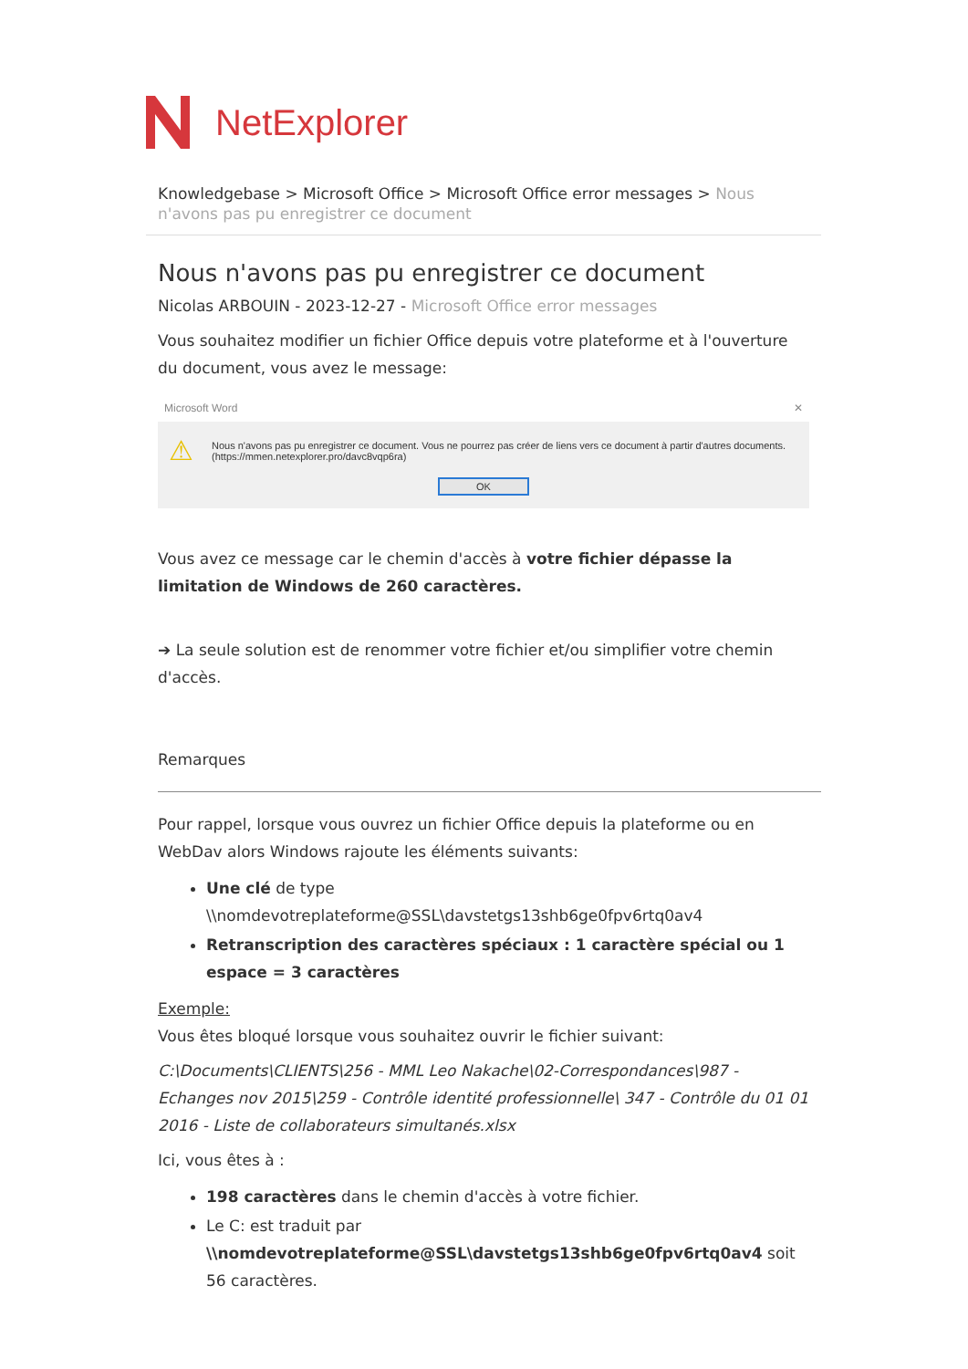NetExplorer
Knowledgebase > Microsoft Office > Microsoft Office error messages > Nous n'avons pas pu enregistrer ce document
Nous n'avons pas pu enregistrer ce document
Nicolas ARBOUIN - 2023-12-27 - Microsoft Office error messages
Vous souhaitez modifier un fichier Office depuis votre plateforme et à l'ouverture du document, vous avez le message:
Microsoft Word ✕
⚠
Nous n'avons pas pu enregistrer ce document. Vous ne pourrez pas créer de liens vers ce document à partir d'autres documents.
(https://mmen.netexplorer.pro/davc8vqp6ra)
OK
Vous avez ce message car le chemin d'accès à votre fichier dépasse la limitation de Windows de 260 caractères.
➔ La seule solution est de renommer votre fichier et/ou simplifier votre chemin d'accès.
Remarques
Pour rappel, lorsque vous ouvrez un fichier Office depuis la plateforme ou en WebDav alors Windows rajoute les éléments suivants:
Une clé de type \\nomdevotreplateforme@SSL\davstetgs13shb6ge0fpv6rtq0av4
Retranscription des caractères spéciaux : 1 caractère spécial ou 1 espace = 3 caractères
Exemple:
Vous êtes bloqué lorsque vous souhaitez ouvrir le fichier suivant:
C:\Documents\CLIENTS\256 - MML Leo Nakache\02-Correspondances\987 - Echanges nov 2015\259 - Contrôle identité professionnelle\ 347 - Contrôle du 01 01 2016 - Liste de collaborateurs simultanés.xlsx
Ici, vous êtes à :
198 caractères dans le chemin d'accès à votre fichier.
Le C: est traduit par \\nomdevotreplateforme@SSL\davstetgs13shb6ge0fpv6rtq0av4 soit 56 caractères.